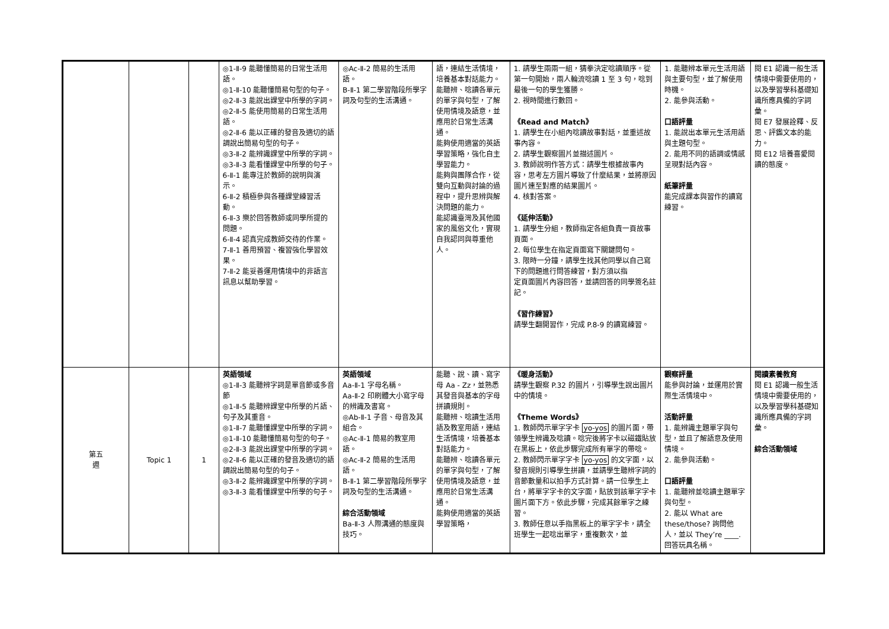| | | | ◎1-Ⅱ-9 能聽懂簡易的日常生活用語。 ◎1-Ⅱ-10 能聽懂簡易句型的句子。 ◎2-Ⅱ-3 能說出課堂中所學的字詞。 ◎2-Ⅱ-5 能使用簡易的日常生活用語。 ◎2-Ⅱ-6 能以正確的發音及適切的語調說出簡易句型的句子。 ◎3-Ⅱ-2 能辨識課堂中所學的字詞。 ◎3-Ⅱ-3 能看懂課堂中所學的句子。 6-Ⅱ-1 能專注於教師的說明與演示。 6-Ⅱ-2 積極參與各種課堂練習活動。 6-Ⅱ-3 樂於回答教師或同學所提的問題。 6-Ⅱ-4 認真完成教師交待的作業。 7-Ⅱ-1 善用預習、複習強化學習效果。 7-Ⅱ-2 能妥善運用情境中的非語言訊息以幫助學習。 | ◎Ac-Ⅱ-2 簡易的生活用語。 B-Ⅱ-1 第二學習階段所學字詞及句型的生活溝通。 | 語，連結生活情境，培養基本對話能力。 能聽辨、唸讀各單元的單字與句型，了解使用情境及語意，並應用於日常生活溝通。 能夠使用適當的英語學習策略，強化自主學習能力。 能夠與團隊合作，從雙向互動與討論的過程中，提升思辨與解決問題的能力。 能認識臺灣及其他國家的風俗文化，實現自我認同與尊重他人。 | 1. 請學生兩兩一組，猜拳決定唸讀順序。從第一句開始，兩人輪流唸讀 1 至 3 句，唸到最後一句的學生獲勝。 2. 視時間進行數回。 《Read and Match》 1. 請學生在小組內唸讀故事對話，並重述故事內容。 2. 請學生觀察圖片並描述圖片。 3. 教師說明作答方式：請學生根據故事內容，思考左方圖片導致了什麼結果，並將原因圖片連至對應的結果圖片。 4. 核對答案。 《延伸活動》 1. 請學生分組，教師指定各組負責一頁故事頁面。 2. 每位學生在指定頁面寫下關鍵問句。 3. 限時一分鐘，請學生找其他同學以自己寫下的問題進行問答練習，對方須以指 定頁面圖片內容回答，並請回答的同學簽名註記。 《習作練習》 請學生翻開習作，完成 P.8-9 的讀寫練習。 | 1. 能聽辨本單元生活用語與主要句型，並了解使用時機。 2. 能參與活動。 口語評量 1. 能說出本單元生活用語與主題句型。 2. 能用不同的語調或情感呈現對話內容。 紙筆評量 能完成課本與習作的讀寫練習。 | 閱 E1 認識一般生活情境中需要使用的，以及學習學科基礎知識所應具備的字詞彙。 閱 E7 發展詮釋、反思、評鑑文本的能力。 閱 E12 培養喜愛閱讀的態度。 |
| 第五 週 | Topic 1 | 1 | 英語領域 ◎1-Ⅱ-3 能聽辨字詞是單音節或多音節 ◎1-Ⅱ-5 能聽辨課堂中所學的片語、句子及其重音。 ◎1-Ⅱ-7 能聽懂課堂中所學的字詞。 ◎1-Ⅱ-10 能聽懂簡易句型的句子。 ◎2-Ⅱ-3 能說出課堂中所學的字詞。 ◎2-Ⅱ-6 能以正確的發音及適切的語調說出簡易句型的句子。 ◎3-Ⅱ-2 能辨識課堂中所學的字詞。 ◎3-Ⅱ-3 能看懂課堂中所學的句子。 | 英語領域 Aa-Ⅱ-1 字母名稱。 Aa-Ⅱ-2 印刷體大小寫字母的辨識及書寫。 ◎Ab-Ⅱ-1 子音、母音及其組合。 ◎Ac-Ⅱ-1 簡易的教室用語。 ◎Ac-Ⅱ-2 簡易的生活用語。 B-Ⅱ-1 第二學習階段所學字詞及句型的生活溝通。 綜合活動領域 Ba-Ⅱ-3 人際溝通的態度與技巧。 | 能聽、說、讀、寫字母 Aa - Zz，並熟悉其發音與基本的字母拼讀規則。 能聽辨、唸讀生活用語及教室用語，連結生活情境，培養基本對話能力。 能聽辨、唸讀各單元的單字與句型，了解使用情境及語意，並應用於日常生活溝通。 能夠使用適當的英語學習策略， | 《暖身活動》 請學生觀察 P.32 的圖片，引導學生說出圖片中的情境。 《Theme Words》 1. 教師閃示單字字卡 yo-yos 的圖片面，帶領學生辨識及唸讀。唸完後將字卡以磁鐵貼放在黑板上，依此步驟完成所有單字的帶唸。 2. 教師閃示單字字卡 yo-yos 的文字面，以發音規則引導學生拼讀，並請學生聽辨字詞的音節數量和以拍手方式計算。請一位學生上台，將單字字卡的文字面，貼放到該單字字卡圖片面下方。依此步驟，完成其餘單字之練習。 3. 教師任意以手指黑板上的單字字卡，請全班學生一起唸出單字，重複數次，並 | 觀察評量 能參與討論，並運用於實際生活情境中。 活動評量 1. 能辨識主題單字與句型，並且了解語意及使用情境。 2. 能參與活動。 口語評量 1. 能聽辨並唸讀主題單字與句型。 2. 能以 What are these/those? 詢問他人，並以 They’re ____. 回答玩具名稱。 | 閱讀素養教育 閱 E1 認識一般生活情境中需要使用的，以及學習學科基礎知識所應具備的字詞彙。 綜合活動領域 |